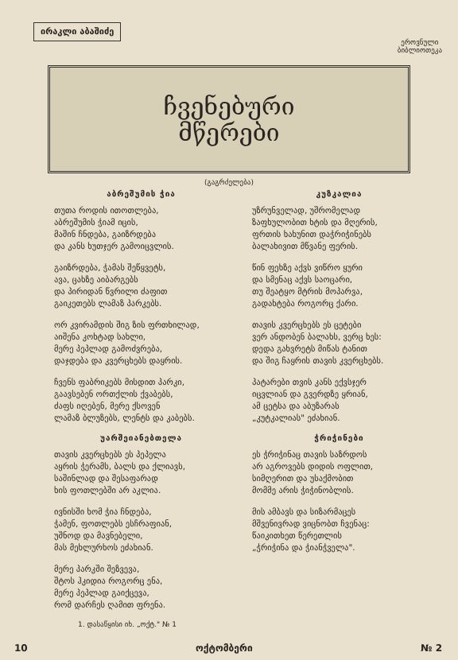ირაკლი აბაშიძე
ეროვნული
ბიბლიოთეკა
ჩვენებური
მწერები
(გაგრძელება)
აბრეშუმის ჭია
თუთა როდის ითოთლება,
აბრეშუმის ჭიამ იცის,
მაშინ ჩნდება, გაიზრდება
და კანს ხუთჯერ გამოიცვლის.
გაიზრდება, ჭამას შეწყვეტს,
ავა, ცახზე აიბარგებს
და პირიდან წვრილი ძაფით
გაიკეთებს ლამაზ პარკებს.
ორ კვირამდის შიგ ზის ფრთხილად,
აიშენა კოხტად სახლი,
მერე პეპლად გამოძვრება,
დაჯდება და კვერცხებს დაყრის.
ჩვენს ფაბრიკებს მისდით პარკი,
გაავსებენ ორთქლის ქვაბებს,
ძაფს იღებენ, მერე ქსოვენ
ლამაზ ბლუზებს, ლენტს და კაბებს.
უარშეიანებთელა
თავის კვერცხებს ეს პეპელა
აყრის ჭერამს, ბალს და ქლიავს,
საშინლად და შესაფარად
ხის ფოთლებში არ აკლია.
ივნისში ხომ ჭია ჩნდება,
ჭამენ, ფოთლებს ესჩრაფიან,
უშნოდ და მავნებელი,
მას მეხლურხოს ეძახიან.
მერე პარკში შეზვევა,
შტოს ჰკიდია როგორც ენა,
მერე პეპლად გაიქცევა,
რომ დარჩეს ღამით ფრენა.
1. დასაწყისი იხ. „ოქტ." № 1
კუზკალია
უზრუნველად, უშრომელად
ზაფხულობით ხტის და მღერის,
ფრთის ხახუნით დაჭრიჭინებს
ბალახივით მწვანე ფერის.
წინ ფეხზე აქვს ვიწრო ყური
და სმენაც აქვს საოცარი,
თუ შეატყო მტრის მოპარვა,
გადახტება როგორც ქარი.
თავის კვერცხებს ეს ცეტები
ვერ ანდობენ ბალახს, ვერც ხეს:
დედა გახვრეტს მიწას ტანით
და შიგ ჩაყრის თავის კვერცხებს.
პატარები თვის კანს ექვსჯერ
იცვლიან და გვერდზე ყრიან,
ამ ცეტსა და აბუზარას
„კუტკალიას" ეძახიან.
ჭრიჭინები
ეს ჭრიჭინაც თავის საზრდოს
არ აგროვებს დიდის ოფლით,
სიმღერით და უსაქმობით
მომმე არის ჭიჭინობლის.
მის ამბავს და სიზარმაცეს
მშვენივრად ვიცნობთ ჩვენაც:
წაიკითხეთ წერეთლის
„ჭრიჭინა და ჭიანჭველა".
10 ოქტომბერი № 2